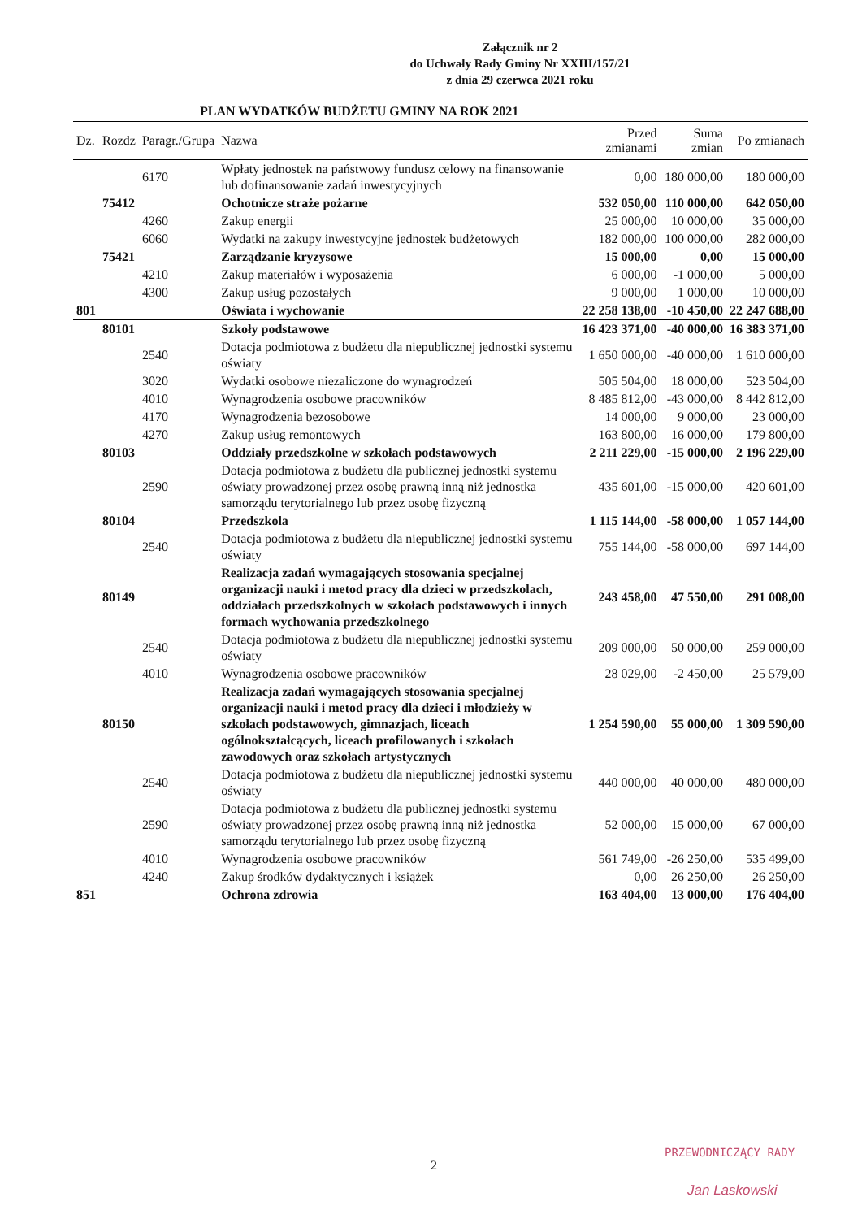Załącznik nr 2
do Uchwały Rady Gminy Nr XXIII/157/21
z dnia 29 czerwca 2021 roku
PLAN WYDATKÓW BUDŻETU GMINY NA ROK 2021
| Dz. | Rozdz | Paragr./Grupa | Nazwa | Przed zmianami | Suma zmian | Po zmianach |
| --- | --- | --- | --- | --- | --- | --- |
| | | 6170 | Wpłaty jednostek na państwowy fundusz celowy na finansowanie lub dofinansowanie zadań inwestycyjnych | 0,00 | 180 000,00 | 180 000,00 |
| | 75412 | | Ochotnicze straże pożarne | 532 050,00 | 110 000,00 | 642 050,00 |
| | | 4260 | Zakup energii | 25 000,00 | 10 000,00 | 35 000,00 |
| | | 6060 | Wydatki na zakupy inwestycyjne jednostek budżetowych | 182 000,00 | 100 000,00 | 282 000,00 |
| | 75421 | | Zarządzanie kryzysowe | 15 000,00 | 0,00 | 15 000,00 |
| | | 4210 | Zakup materiałów i wyposażenia | 6 000,00 | -1 000,00 | 5 000,00 |
| | | 4300 | Zakup usług pozostałych | 9 000,00 | 1 000,00 | 10 000,00 |
| 801 | | | Oświata i wychowanie | 22 258 138,00 | -10 450,00 | 22 247 688,00 |
| | 80101 | | Szkoły podstawowe | 16 423 371,00 | -40 000,00 | 16 383 371,00 |
| | | 2540 | Dotacja podmiotowa z budżetu dla niepublicznej jednostki systemu oświaty | 1 650 000,00 | -40 000,00 | 1 610 000,00 |
| | | 3020 | Wydatki osobowe niezaliczone do wynagrodzeń | 505 504,00 | 18 000,00 | 523 504,00 |
| | | 4010 | Wynagrodzenia osobowe pracowników | 8 485 812,00 | -43 000,00 | 8 442 812,00 |
| | | 4170 | Wynagrodzenia bezosobowe | 14 000,00 | 9 000,00 | 23 000,00 |
| | | 4270 | Zakup usług remontowych | 163 800,00 | 16 000,00 | 179 800,00 |
| | 80103 | | Oddziały przedszkolne w szkołach podstawowych | 2 211 229,00 | -15 000,00 | 2 196 229,00 |
| | | 2590 | Dotacja podmiotowa z budżetu dla publicznej jednostki systemu oświaty prowadzonej przez osobę prawną inną niż jednostka samorządu terytorialnego lub przez osobę fizyczną | 435 601,00 | -15 000,00 | 420 601,00 |
| | 80104 | | Przedszkola | 1 115 144,00 | -58 000,00 | 1 057 144,00 |
| | | 2540 | Dotacja podmiotowa z budżetu dla niepublicznej jednostki systemu oświaty | 755 144,00 | -58 000,00 | 697 144,00 |
| | 80149 | | Realizacja zadań wymagających stosowania specjalnej organizacji nauki i metod pracy dla dzieci w przedszkolach, oddziałach przedszkolnych w szkołach podstawowych i innych formach wychowania przedszkolnego | 243 458,00 | 47 550,00 | 291 008,00 |
| | | 2540 | Dotacja podmiotowa z budżetu dla niepublicznej jednostki systemu oświaty | 209 000,00 | 50 000,00 | 259 000,00 |
| | | 4010 | Wynagrodzenia osobowe pracowników | 28 029,00 | -2 450,00 | 25 579,00 |
| | 80150 | | Realizacja zadań wymagających stosowania specjalnej organizacji nauki i metod pracy dla dzieci i młodzieży w szkołach podstawowych, gimnazjach, liceach ogólnokształcących, liceach profilowanych i szkołach zawodowych oraz szkołach artystycznych | 1 254 590,00 | 55 000,00 | 1 309 590,00 |
| | | 2540 | Dotacja podmiotowa z budżetu dla niepublicznej jednostki systemu oświaty | 440 000,00 | 40 000,00 | 480 000,00 |
| | | 2590 | Dotacja podmiotowa z budżetu dla publicznej jednostki systemu oświaty prowadzonej przez osobę prawną inną niż jednostka samorządu terytorialnego lub przez osobę fizyczną | 52 000,00 | 15 000,00 | 67 000,00 |
| | | 4010 | Wynagrodzenia osobowe pracowników | 561 749,00 | -26 250,00 | 535 499,00 |
| | | 4240 | Zakup środków dydaktycznych i książek | 0,00 | 26 250,00 | 26 250,00 |
| 851 | | | Ochrona zdrowia | 163 404,00 | 13 000,00 | 176 404,00 |
2
PRZEWODNICZĄCY RADY
Jan Laskowski